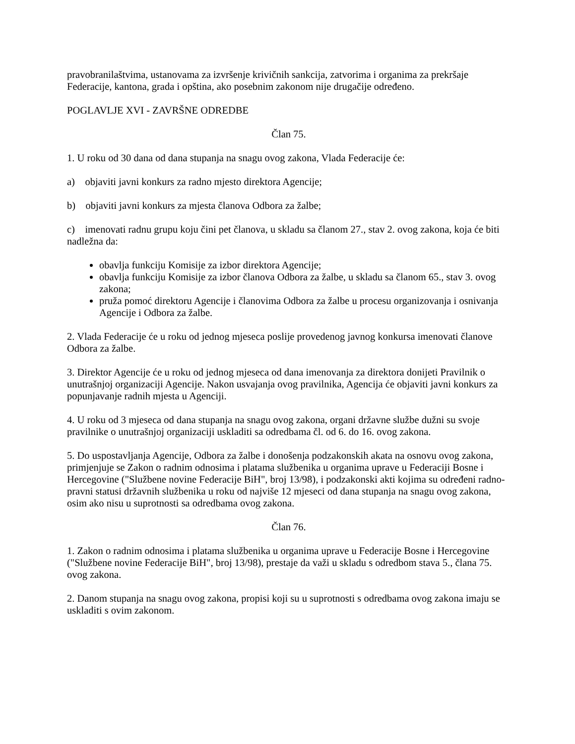pravobranilaštvima, ustanovama za izvršenje krivičnih sankcija, zatvorima i organima za prekršaje Federacije, kantona, grada i opština, ako posebnim zakonom nije drugačije određeno.
POGLAVLJE XVI - ZAVRŠNE ODREDBE
Član 75.
1. U roku od 30 dana od dana stupanja na snagu ovog zakona, Vlada Federacije će:
a) objaviti javni konkurs za radno mjesto direktora Agencije;
b) objaviti javni konkurs za mjesta članova Odbora za žalbe;
c) imenovati radnu grupu koju čini pet članova, u skladu sa članom 27., stav 2. ovog zakona, koja će biti nadležna da:
obavlja funkciju Komisije za izbor direktora Agencije;
obavlja funkciju Komisije za izbor članova Odbora za žalbe, u skladu sa članom 65., stav 3. ovog zakona;
pruža pomoć direktoru Agencije i članovima Odbora za žalbe u procesu organizovanja i osnivanja Agencije i Odbora za žalbe.
2. Vlada Federacije će u roku od jednog mjeseca poslije provedenog javnog konkursa imenovati članove Odbora za žalbe.
3. Direktor Agencije će u roku od jednog mjeseca od dana imenovanja za direktora donijeti Pravilnik o unutrašnjoj organizaciji Agencije. Nakon usvajanja ovog pravilnika, Agencija će objaviti javni konkurs za popunjavanje radnih mjesta u Agenciji.
4. U roku od 3 mjeseca od dana stupanja na snagu ovog zakona, organi državne službe dužni su svoje pravilnike o unutrašnjoj organizaciji uskladiti sa odredbama čl. od 6. do 16. ovog zakona.
5. Do uspostavljanja Agencije, Odbora za žalbe i donošenja podzakonskih akata na osnovu ovog zakona, primjenjuje se Zakon o radnim odnosima i platama službenika u organima uprave u Federaciji Bosne i Hercegovine ("Službene novine Federacije BiH", broj 13/98), i podzakonski akti kojima su određeni radno-pravni statusi državnih službenika u roku od najviše 12 mjeseci od dana stupanja na snagu ovog zakona, osim ako nisu u suprotnosti sa odredbama ovog zakona.
Član 76.
1. Zakon o radnim odnosima i platama službenika u organima uprave u Federacije Bosne i Hercegovine ("Službene novine Federacije BiH", broj 13/98), prestaje da važi u skladu s odredbom stava 5., člana 75. ovog zakona.
2. Danom stupanja na snagu ovog zakona, propisi koji su u suprotnosti s odredbama ovog zakona imaju se uskladiti s ovim zakonom.